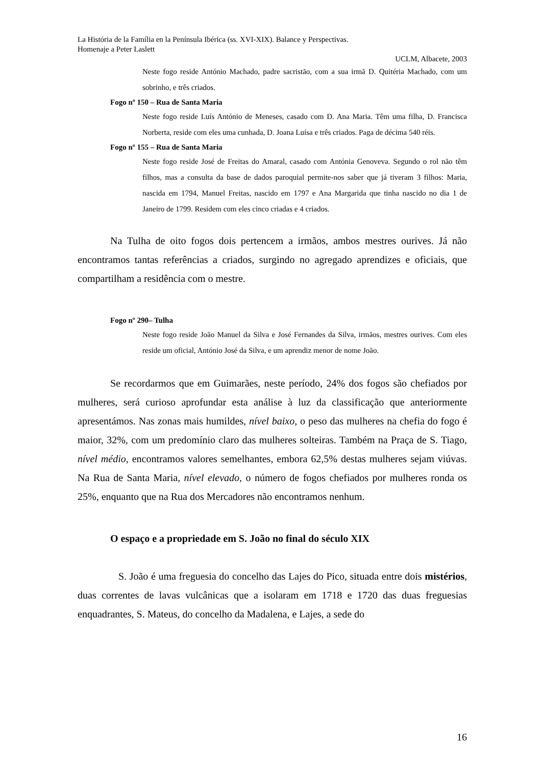La História de la Família en la Península Ibérica (ss. XVI-XIX). Balance y Perspectivas.
Homenaje a Peter Laslett
UCLM, Albacete, 2003
Neste fogo reside António Machado, padre sacristão, com a sua irmã D. Quitéria Machado, com um sobrinho, e três criados.
Fogo nº 150 – Rua de Santa Maria
Neste fogo reside Luís António de Meneses, casado com D. Ana Maria. Têm uma filha, D. Francisca Norberta, reside com eles uma cunhada, D. Joana Luísa e três criados. Paga de décima 540 réis.
Fogo nº 155 – Rua de Santa Maria
Neste fogo reside José de Freitas do Amaral, casado com Antónia Genoveva. Segundo o rol não têm filhos, mas a consulta da base de dados paroquial permite-nos saber que já tiveram 3 filhos: Maria, nascida em 1794, Manuel Freitas, nascido em 1797 e Ana Margarida que tinha nascido no dia 1 de Janeiro de 1799. Residem com eles cinco criadas e 4 criados.
Na Tulha de oito fogos dois pertencem a irmãos, ambos mestres ourives. Já não encontramos tantas referências a criados, surgindo no agregado aprendizes e oficiais, que compartilham a residência com o mestre.
Fogo nº 290– Tulha
Neste fogo reside João Manuel da Silva e José Fernandes da Silva, irmãos, mestres ourives. Com eles reside um oficial, António José da Silva, e um aprendiz menor de nome João.
Se recordarmos que em Guimarães, neste período, 24% dos fogos são chefiados por mulheres, será curioso aprofundar esta análise à luz da classificação que anteriormente apresentámos. Nas zonas mais humildes, nível baixo, o peso das mulheres na chefia do fogo é maior, 32%, com um predomínio claro das mulheres solteiras. Também na Praça de S. Tiago, nível médio, encontramos valores semelhantes, embora 62,5% destas mulheres sejam viúvas. Na Rua de Santa Maria, nível elevado, o número de fogos chefiados por mulheres ronda os 25%, enquanto que na Rua dos Mercadores não encontramos nenhum.
O espaço e a propriedade em S. João no final do século XIX
S. João é uma freguesia do concelho das Lajes do Pico, situada entre dois mistérios, duas correntes de lavas vulcânicas que a isolaram em 1718 e 1720 das duas freguesias enquadrantes, S. Mateus, do concelho da Madalena, e Lajes, a sede do
16